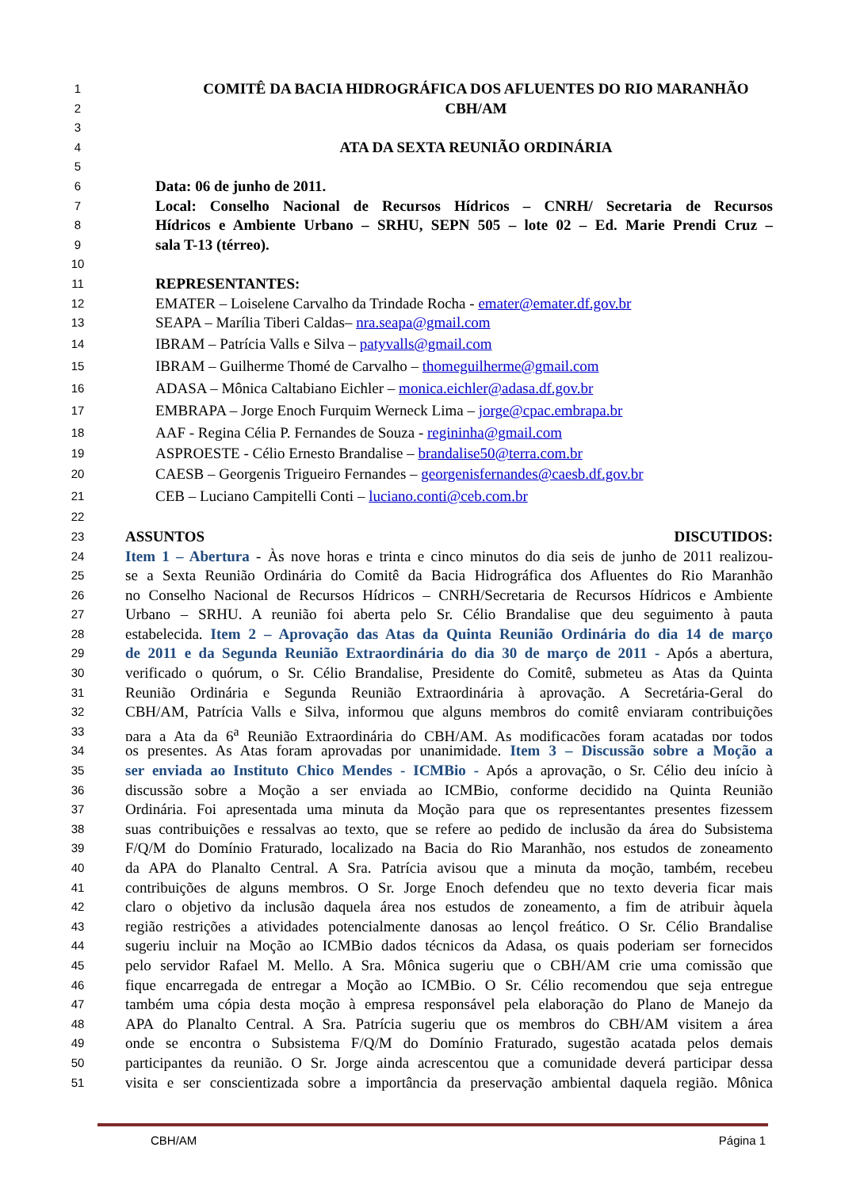1 COMITÊ DA BACIA HIDROGRÁFICA DOS AFLUENTES DO RIO MARANHÃO
2 CBH/AM
3
4 ATA DA SEXTA REUNIÃO ORDINÁRIA
5
6 Data: 06 de junho de 2011.
7 Local: Conselho Nacional de Recursos Hídricos – CNRH/ Secretaria de Recursos
8 Hídricos e Ambiente Urbano – SRHU, SEPN 505 – lote 02 – Ed. Marie Prendi Cruz –
9 sala T-13 (térreo).
10
11 REPRESENTANTES:
12 EMATER – Loiselene Carvalho da Trindade Rocha - emater@emater.df.gov.br
13 SEAPA – Marília Tiberi Caldas– nra.seapa@gmail.com
14 IBRAM – Patrícia Valls e Silva – patyvalls@gmail.com
15 IBRAM – Guilherme Thomé de Carvalho – thomeguilherme@gmail.com
16 ADASA – Mônica Caltabiano Eichler – monica.eichler@adasa.df.gov.br
17 EMBRAPA – Jorge Enoch Furquim Werneck Lima – jorge@cpac.embrapa.br
18 AAF - Regina Célia P. Fernandes de Souza - regininha@gmail.com
19 ASPROESTE - Célio Ernesto Brandalise – brandalise50@terra.com.br
20 CAESB – Georgenis Trigueiro Fernandes – georgenisfernandes@caesb.df.gov.br
21 CEB – Luciano Campitelli Conti – luciano.conti@ceb.com.br
22
23 ASSUNTOS DISCUTIDOS:
24 Item 1 – Abertura - Às nove horas e trinta e cinco minutos do dia seis de junho de 2011 realizou-
25 se a Sexta Reunião Ordinária do Comitê da Bacia Hidrográfica dos Afluentes do Rio Maranhão
26 no Conselho Nacional de Recursos Hídricos – CNRH/Secretaria de Recursos Hídricos e Ambiente
27 Urbano – SRHU. A reunião foi aberta pelo Sr. Célio Brandalise que deu seguimento à pauta
28 estabelecida. Item 2 – Aprovação das Atas da Quinta Reunião Ordinária do dia 14 de março
29 de 2011 e da Segunda Reunião Extraordinária do dia 30 de março de 2011 - Após a abertura,
30 verificado o quórum, o Sr. Célio Brandalise, Presidente do Comitê, submeteu as Atas da Quinta
31 Reunião Ordinária e Segunda Reunião Extraordinária à aprovação. A Secretária-Geral do
32 CBH/AM, Patrícia Valls e Silva, informou que alguns membros do comitê enviaram contribuições
33 para a Ata da 6<sup>a</sup> Reunião Extraordinária do CBH/AM. As modificações foram acatadas por todos
34 os presentes. As Atas foram aprovadas por unanimidade. Item 3 – Discussão sobre a Moção a
35 ser enviada ao Instituto Chico Mendes - ICMBio - Após a aprovação, o Sr. Célio deu início à
36 discussão sobre a Moção a ser enviada ao ICMBio, conforme decidido na Quinta Reunião
37 Ordinária. Foi apresentada uma minuta da Moção para que os representantes presentes fizessem
38 suas contribuições e ressalvas ao texto, que se refere ao pedido de inclusão da área do Subsistema
39 F/Q/M do Domínio Fraturado, localizado na Bacia do Rio Maranhão, nos estudos de zoneamento
40 da APA do Planalto Central. A Sra. Patrícia avisou que a minuta da moção, também, recebeu
41 contribuições de alguns membros. O Sr. Jorge Enoch defendeu que no texto deveria ficar mais
42 claro o objetivo da inclusão daquela área nos estudos de zoneamento, a fim de atribuir àquela
43 região restrições a atividades potencialmente danosas ao lençol freático. O Sr. Célio Brandalise
44 sugeriu incluir na Moção ao ICMBio dados técnicos da Adasa, os quais poderiam ser fornecidos
45 pelo servidor Rafael M. Mello. A Sra. Mônica sugeriu que o CBH/AM crie uma comissão que
46 fique encarregada de entregar a Moção ao ICMBio. O Sr. Célio recomendou que seja entregue
47 também uma cópia desta moção à empresa responsável pela elaboração do Plano de Manejo da
48 APA do Planalto Central. A Sra. Patrícia sugeriu que os membros do CBH/AM visitem a área
49 onde se encontra o Subsistema F/Q/M do Domínio Fraturado, sugestão acatada pelos demais
50 participantes da reunião. O Sr. Jorge ainda acrescentou que a comunidade deverá participar dessa
51 visita e ser conscientizada sobre a importância da preservação ambiental daquela região. Mônica
CBH/AM Página 1